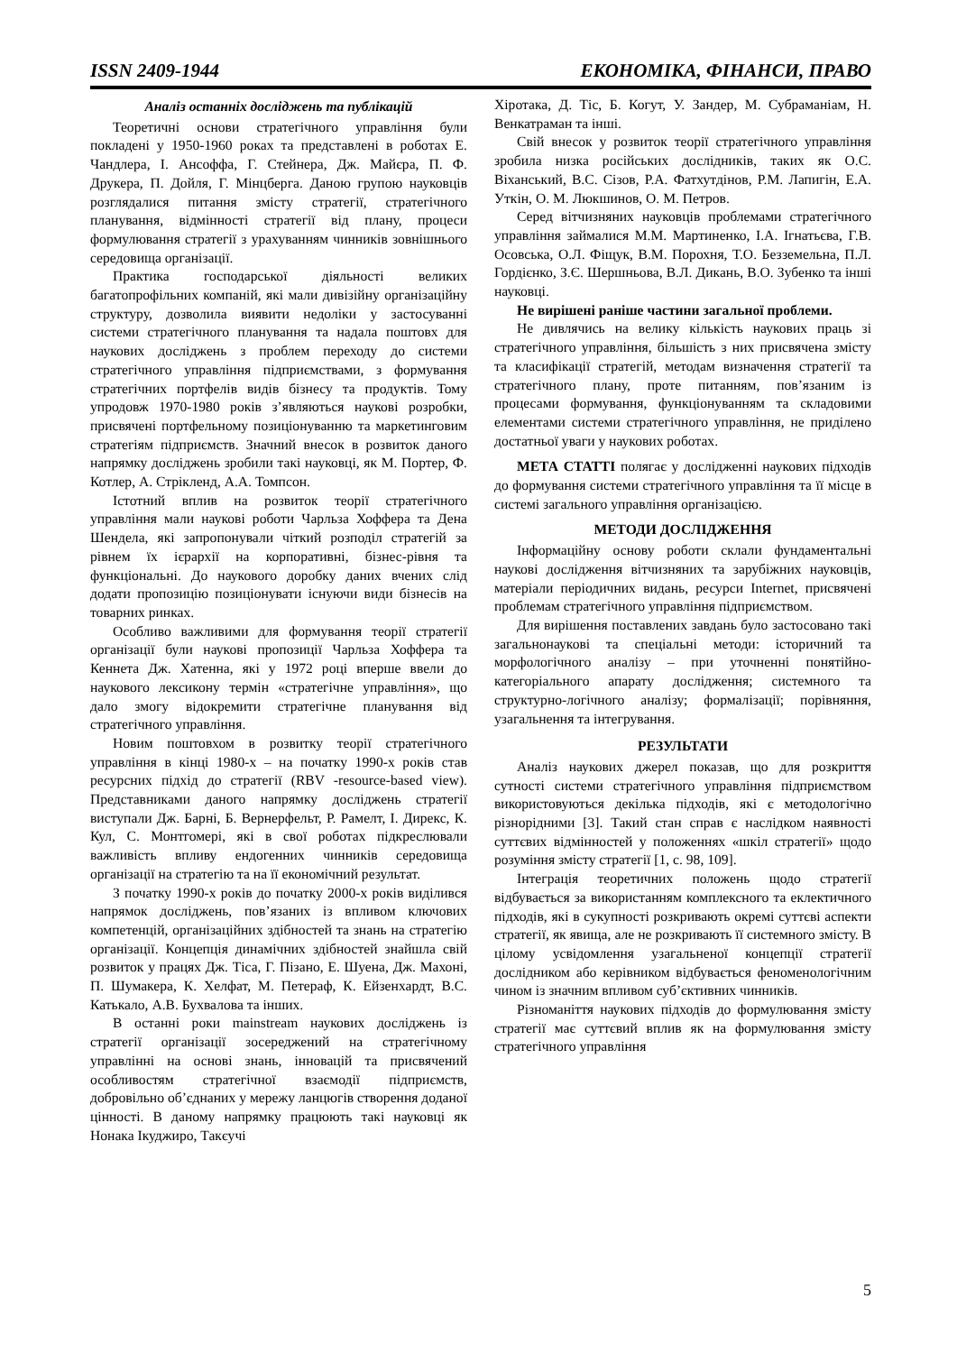ISSN 2409-1944 ЕКОНОМІКА, ФІНАНСИ, ПРАВО
Аналіз останніх досліджень та публікацій
Теоретичні основи стратегічного управління були покладені у 1950-1960 роках та представлені в роботах Е. Чандлера, І. Ансоффа, Г. Стейнера, Дж. Майєра, П. Ф. Друкера, П. Дойля, Г. Мінцберга. Даною групою науковців розглядалися питання змісту стратегії, стратегічного планування, відмінності стратегії від плану, процеси формулювання стратегії з урахуванням чинників зовнішнього середовища організації.
Практика господарської діяльності великих багатопрофільних компаній, які мали дивізійну організаційну структуру, дозволила виявити недоліки у застосуванні системи стратегічного планування та надала поштовх для наукових досліджень з проблем переходу до системи стратегічного управління підприємствами, з формування стратегічних портфелів видів бізнесу та продуктів. Тому упродовж 1970-1980 років з’являються наукові розробки, присвячені портфельному позиціонуванню та маркетинговим стратегіям підприємств. Значний внесок в розвиток даного напрямку досліджень зробили такі науковці, як М. Портер, Ф. Котлер, А. Стрікленд, А.А. Томпсон.
Істотний вплив на розвиток теорії стратегічного управління мали наукові роботи Чарльза Хоффера та Дена Шендела, які запропонували чіткий розподіл стратегій за рівнем їх ієрархії на корпоративні, бізнес-рівня та функціональні. До наукового доробку даних вчених слід додати пропозицію позиціонувати існуючи види бізнесів на товарних ринках.
Особливо важливими для формування теорії стратегії організації були наукові пропозиції Чарльза Хоффера та Кеннета Дж. Хатенна, які у 1972 році вперше ввели до наукового лексикону термін «стратегічне управління», що дало змогу відокремити стратегічне планування від стратегічного управління.
Новим поштовхом в розвитку теорії стратегічного управління в кінці 1980-х – на початку 1990-х років став ресурсних підхід до стратегії (RBV -resource-based view). Представниками даного напрямку досліджень стратегії виступали Дж. Барні, Б. Вернерфельт, Р. Рамелт, І. Дирекс, К. Кул, С. Монтгомері, які в свої роботах підкреслювали важливість впливу ендогенних чинників середовища організації на стратегію та на її економічний результат.
З початку 1990-х років до початку 2000-х років виділився напрямок досліджень, пов’язаних із впливом ключових компетенцій, організаційних здібностей та знань на стратегію організації. Концепція динамічних здібностей знайшла свій розвиток у працях Дж. Тіса, Г. Пізано, Е. Шуена, Дж. Махоні, П. Шумакера, К. Хелфат, М. Петераф, К. Ейзенхардт, В.С. Катькало, А.В. Бухвалова та інших.
В останні роки mainstream наукових досліджень із стратегії організації зосереджений на стратегічному управлінні на основі знань, інновацій та присвячений особливостям стратегічної взаємодії підприємств, добровільно об’єднаних у мережу ланцюгів створення доданої цінності. В даному напрямку працюють такі науковці як Нонака Ікуджиро, Такєучі
Хіротака, Д. Тіс, Б. Когут, У. Зандер, М. Субраманіам, Н. Венкатраман та інші.
Свій внесок у розвиток теорії стратегічного управління зробила низка російських дослідників, таких як О.С. Віханський, В.С. Сізов, Р.А. Фатхутдінов, Р.М. Лапигін, Е.А. Уткін, О. М. Люкшинов, О. М. Петров.
Серед вітчизняних науковців проблемами стратегічного управління займалися М.М. Мартиненко, І.А. Ігнатьєва, Г.В. Осовська, О.Л. Фіщук, В.М. Порохня, Т.О. Безземельна, П.Л. Гордієнко, З.Є. Шершньова, В.Л. Дикань, В.О. Зубенко та інші науковці.
Не вирішені раніше частини загальної проблеми.
Не дивлячись на велику кількість наукових праць зі стратегічного управління, більшість з них присвячена змісту та класифікації стратегій, методам визначення стратегії та стратегічного плану, проте питанням, пов’язаним із процесами формування, функціонуванням та складовими елементами системи стратегічного управління, не приділено достатньої уваги у наукових роботах.
МЕТА СТАТТІ полягає у дослідженні наукових підходів до формування системи стратегічного управління та її місце в системі загального управління організацією.
МЕТОДИ ДОСЛІДЖЕННЯ
Інформаційну основу роботи склали фундаментальні наукові дослідження вітчизняних та зарубіжних науковців, матеріали періодичних видань, ресурси Internet, присвячені проблемам стратегічного управління підприємством.
Для вирішення поставлених завдань було застосовано такі загальнонаукові та спеціальні методи: історичний та морфологічного аналізу – при уточненні понятійно-категоріального апарату дослідження; системного та структурно-логічного аналізу; формалізації; порівняння, узагальнення та інтегрування.
РЕЗУЛЬТАТИ
Аналіз наукових джерел показав, що для розкриття сутності системи стратегічного управління підприємством використовуються декілька підходів, які є методологічно різнорідними [3]. Такий стан справ є наслідком наявності суттєвих відмінностей у положеннях «шкіл стратегії» щодо розуміння змісту стратегії [1, с. 98, 109].
Інтеграція теоретичних положень щодо стратегії відбувається за використанням комплексного та еклектичного підходів, які в сукупності розкривають окремі суттєві аспекти стратегії, як явища, але не розкривають її системного змісту. В цілому усвідомлення узагальненої концепції стратегії дослідником або керівником відбувається феноменологічним чином із значним впливом суб’єктивних чинників.
Різноманіття наукових підходів до формулювання змісту стратегії має суттєвий вплив як на формулювання змісту стратегічного управління
5